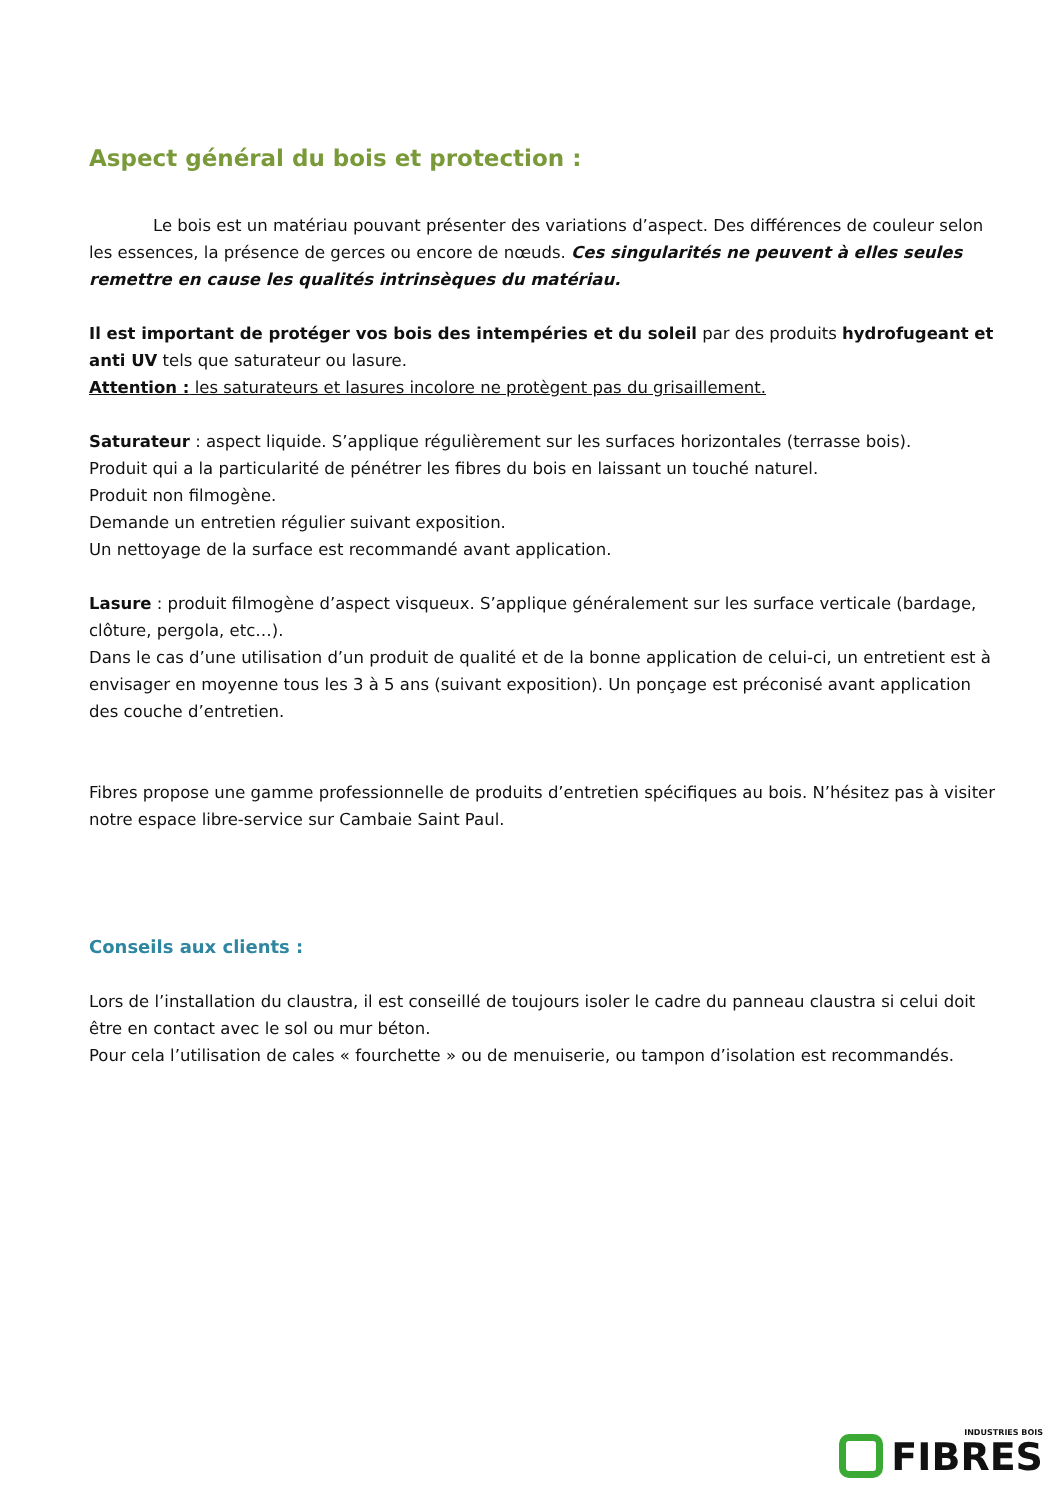Aspect général du bois et protection :
Le bois est un matériau pouvant présenter des variations d’aspect. Des différences de couleur selon les essences, la présence de gerces ou encore de nœuds. Ces singularités ne peuvent à elles seules remettre en cause les qualités intrinsèques du matériau.
Il est important de protéger vos bois des intempéries et du soleil par des produits hydrofugeant et anti UV tels que saturateur ou lasure.
Attention : les saturateurs et lasures incolore ne protègent pas du grisaillement.
Saturateur : aspect liquide. S’applique régulièrement sur les surfaces horizontales (terrasse bois).
Produit qui a la particularité de pénétrer les fibres du bois en laissant un touché naturel.
Produit non filmogène.
Demande un entretien régulier suivant exposition.
Un nettoyage de la surface est recommandé avant application.
Lasure : produit filmogène d’aspect visqueux. S’applique généralement sur les surface verticale (bardage, clôture, pergola, etc…).
Dans le cas d’une utilisation d’un produit de qualité et de la bonne application de celui-ci, un entretient est à envisager en moyenne tous les 3 à 5 ans (suivant exposition). Un ponçage est préconisé avant application des couche d’entretien.
Fibres propose une gamme professionnelle de produits d’entretien spécifiques au bois. N’hésitez pas à visiter notre espace libre-service sur Cambaie Saint Paul.
Conseils aux clients :
Lors de l’installation du claustra, il est conseillé de toujours isoler le cadre du panneau claustra si celui doit être en contact avec le sol ou mur béton.
Pour cela l’utilisation de cales « fourchette » ou de menuiserie, ou tampon d’isolation est recommandés.
INDUSTRIES BOIS
FIBRES